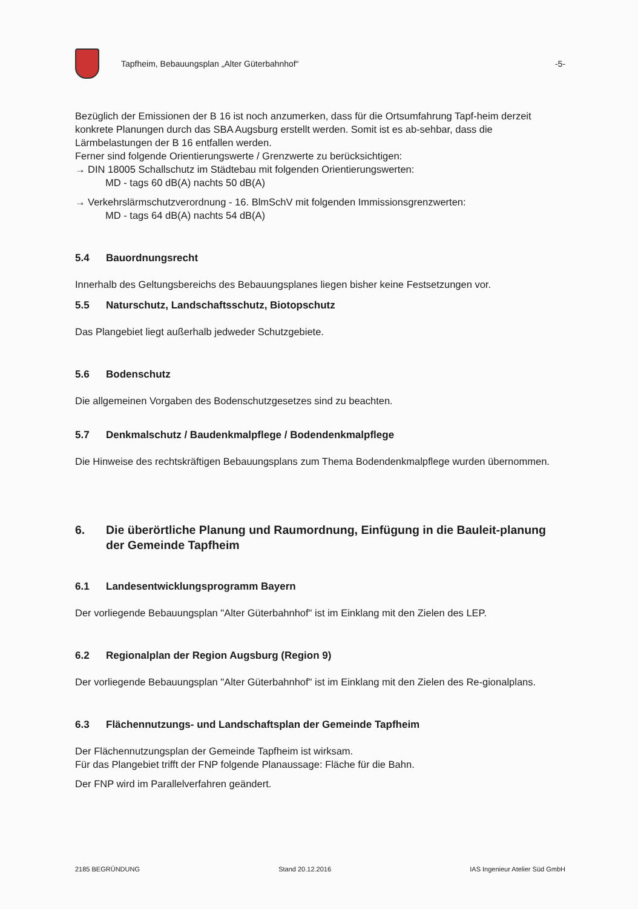Tapfheim, Bebauungsplan „Alter Güterbahnhof“
-5-
Bezüglich der Emissionen der B 16 ist noch anzumerken, dass für die Ortsumfahrung Tapf-heim derzeit konkrete Planungen durch das SBA Augsburg erstellt werden. Somit ist es ab-sehbar, dass die Lärmbelastungen der B 16 entfallen werden.
Ferner sind folgende Orientierungswerte / Grenzwerte zu berücksichtigen:
→ DIN 18005 Schallschutz im Städtebau mit folgenden Orientierungswerten:
MD - tags 60 dB(A) nachts 50 dB(A)
→ Verkehrslärmschutzverordnung - 16. BlmSchV mit folgenden Immissionsgrenzwerten:
MD - tags 64 dB(A) nachts 54 dB(A)
5.4 Bauordnungsrecht
Innerhalb des Geltungsbereichs des Bebauungsplanes liegen bisher keine Festsetzungen vor.
5.5 Naturschutz, Landschaftsschutz, Biotopschutz
Das Plangebiet liegt außerhalb jedweder Schutzgebiete.
5.6 Bodenschutz
Die allgemeinen Vorgaben des Bodenschutzgesetzes sind zu beachten.
5.7 Denkmalschutz / Baudenkmalpflege / Bodendenkmalpflege
Die Hinweise des rechtskräftigen Bebauungsplans zum Thema Bodendenkmalpflege wurden übernommen.
6. Die überörtliche Planung und Raumordnung, Einfügung in die Bauleit-planung der Gemeinde Tapfheim
6.1 Landesentwicklungsprogramm Bayern
Der vorliegende Bebauungsplan "Alter Güterbahnhof" ist im Einklang mit den Zielen des LEP.
6.2 Regionalplan der Region Augsburg (Region 9)
Der vorliegende Bebauungsplan "Alter Güterbahnhof" ist im Einklang mit den Zielen des Re-gionalplans.
6.3 Flächennutzungs- und Landschaftsplan der Gemeinde Tapfheim
Der Flächennutzungsplan der Gemeinde Tapfheim ist wirksam.
Für das Plangebiet trifft der FNP folgende Planaussage: Fläche für die Bahn.
Der FNP wird im Parallelverfahren geändert.
2185 BEGRÜNDUNG Stand 20.12.2016 IAS Ingenieur Atelier Süd GmbH